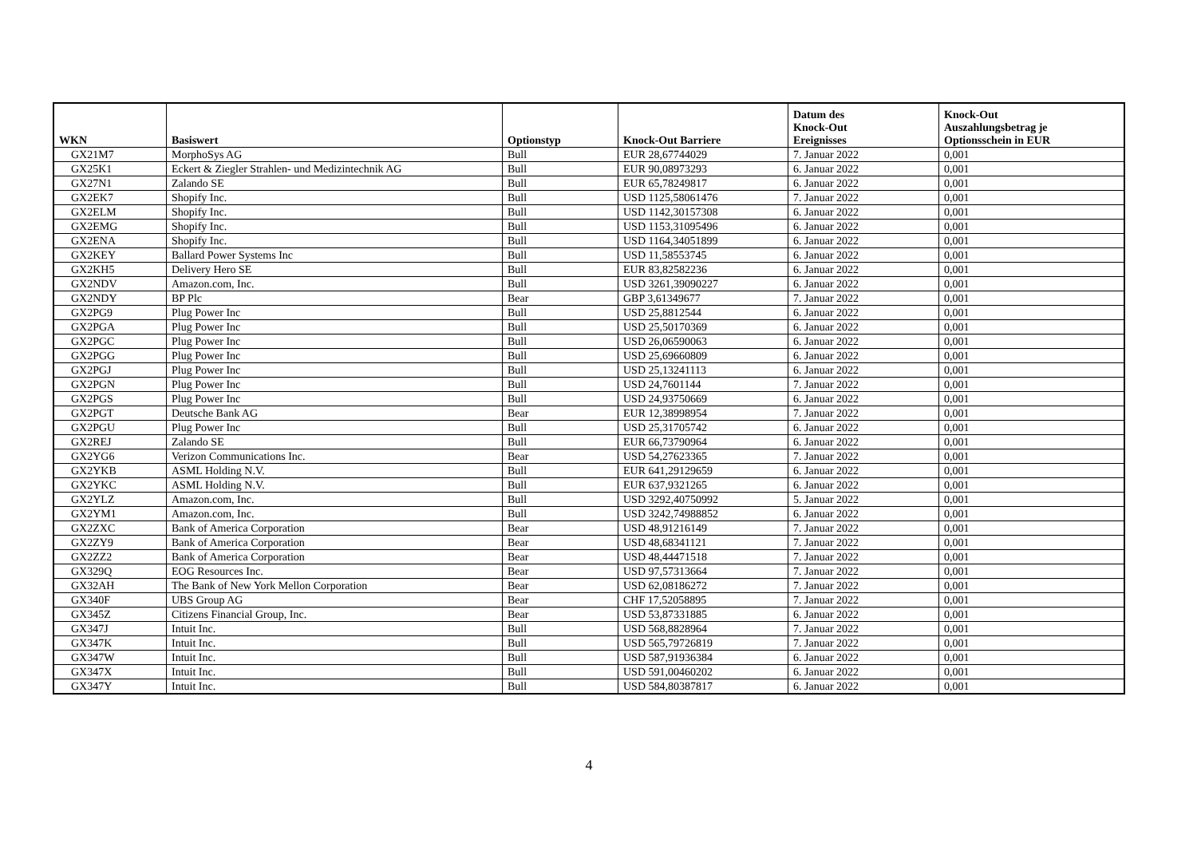| WKN | Basiswert | Optionstyp | Knock-Out Barriere | Datum des Knock-Out Ereignisses | Knock-Out Auszahlungsbetrag je Optionsschein in EUR |
| --- | --- | --- | --- | --- | --- |
| GX21M7 | MorphoSys AG | Bull | EUR 28,67744029 | 7. Januar 2022 | 0,001 |
| GX25K1 | Eckert & Ziegler Strahlen- und Medizintechnik AG | Bull | EUR 90,08973293 | 6. Januar 2022 | 0,001 |
| GX27N1 | Zalando SE | Bull | EUR 65,78249817 | 6. Januar 2022 | 0,001 |
| GX2EK7 | Shopify Inc. | Bull | USD 1125,58061476 | 7. Januar 2022 | 0,001 |
| GX2ELM | Shopify Inc. | Bull | USD 1142,30157308 | 6. Januar 2022 | 0,001 |
| GX2EMG | Shopify Inc. | Bull | USD 1153,31095496 | 6. Januar 2022 | 0,001 |
| GX2ENA | Shopify Inc. | Bull | USD 1164,34051899 | 6. Januar 2022 | 0,001 |
| GX2KEY | Ballard Power Systems Inc | Bull | USD 11,58553745 | 6. Januar 2022 | 0,001 |
| GX2KH5 | Delivery Hero SE | Bull | EUR 83,82582236 | 6. Januar 2022 | 0,001 |
| GX2NDV | Amazon.com, Inc. | Bull | USD 3261,39090227 | 6. Januar 2022 | 0,001 |
| GX2NDY | BP Plc | Bear | GBP 3,61349677 | 7. Januar 2022 | 0,001 |
| GX2PG9 | Plug Power Inc | Bull | USD 25,8812544 | 6. Januar 2022 | 0,001 |
| GX2PGA | Plug Power Inc | Bull | USD 25,50170369 | 6. Januar 2022 | 0,001 |
| GX2PGC | Plug Power Inc | Bull | USD 26,06590063 | 6. Januar 2022 | 0,001 |
| GX2PGG | Plug Power Inc | Bull | USD 25,69660809 | 6. Januar 2022 | 0,001 |
| GX2PGJ | Plug Power Inc | Bull | USD 25,13241113 | 6. Januar 2022 | 0,001 |
| GX2PGN | Plug Power Inc | Bull | USD 24,7601144 | 7. Januar 2022 | 0,001 |
| GX2PGS | Plug Power Inc | Bull | USD 24,93750669 | 6. Januar 2022 | 0,001 |
| GX2PGT | Deutsche Bank AG | Bear | EUR 12,38998954 | 7. Januar 2022 | 0,001 |
| GX2PGU | Plug Power Inc | Bull | USD 25,31705742 | 6. Januar 2022 | 0,001 |
| GX2REJ | Zalando SE | Bull | EUR 66,73790964 | 6. Januar 2022 | 0,001 |
| GX2YG6 | Verizon Communications Inc. | Bear | USD 54,27623365 | 7. Januar 2022 | 0,001 |
| GX2YKB | ASML Holding N.V. | Bull | EUR 641,29129659 | 6. Januar 2022 | 0,001 |
| GX2YKC | ASML Holding N.V. | Bull | EUR 637,9321265 | 6. Januar 2022 | 0,001 |
| GX2YLZ | Amazon.com, Inc. | Bull | USD 3292,40750992 | 5. Januar 2022 | 0,001 |
| GX2YM1 | Amazon.com, Inc. | Bull | USD 3242,74988852 | 6. Januar 2022 | 0,001 |
| GX2ZXC | Bank of America Corporation | Bear | USD 48,91216149 | 7. Januar 2022 | 0,001 |
| GX2ZY9 | Bank of America Corporation | Bear | USD 48,68341121 | 7. Januar 2022 | 0,001 |
| GX2ZZ2 | Bank of America Corporation | Bear | USD 48,44471518 | 7. Januar 2022 | 0,001 |
| GX329Q | EOG Resources Inc. | Bear | USD 97,57313664 | 7. Januar 2022 | 0,001 |
| GX32AH | The Bank of New York Mellon Corporation | Bear | USD 62,08186272 | 7. Januar 2022 | 0,001 |
| GX340F | UBS Group AG | Bear | CHF 17,52058895 | 7. Januar 2022 | 0,001 |
| GX345Z | Citizens Financial Group, Inc. | Bear | USD 53,87331885 | 6. Januar 2022 | 0,001 |
| GX347J | Intuit Inc. | Bull | USD 568,8828964 | 7. Januar 2022 | 0,001 |
| GX347K | Intuit Inc. | Bull | USD 565,79726819 | 7. Januar 2022 | 0,001 |
| GX347W | Intuit Inc. | Bull | USD 587,91936384 | 6. Januar 2022 | 0,001 |
| GX347X | Intuit Inc. | Bull | USD 591,00460202 | 6. Januar 2022 | 0,001 |
| GX347Y | Intuit Inc. | Bull | USD 584,80387817 | 6. Januar 2022 | 0,001 |
4